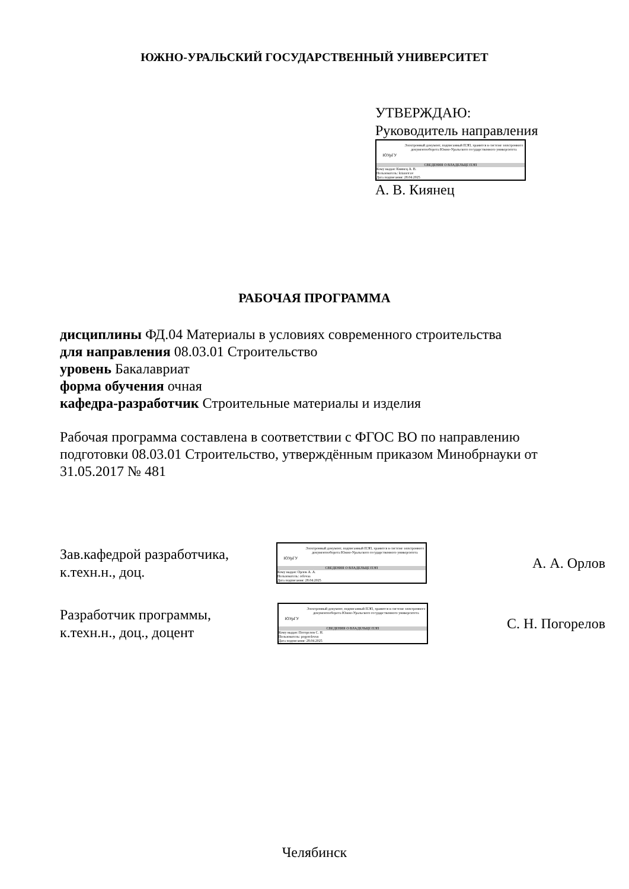ЮЖНО-УРАЛЬСКИЙ ГОСУДАРСТВЕННЫЙ УНИВЕРСИТЕТ
УТВЕРЖДАЮ:
Руководитель направления
ЮУрГУ
Электронный документ, подписанный ПЭП, хранится в системе электронного документооборота Южно-Уральского государственного университета
СВЕДЕНИЯ О ВЛАДЕЛЬЦЕ ПЭП
Кому выдан: Киянец А. В.
Пользователь: kiianetcav
Дата подписания: 28.04.2025
А. В. Киянец
РАБОЧАЯ ПРОГРАММА
дисциплины ФД.04 Материалы в условиях современного строительства
для направления 08.03.01 Строительство
уровень Бакалавриат
форма обучения очная
кафедра-разработчик Строительные материалы и изделия
Рабочая программа составлена в соответствии с ФГОС ВО по направлению подготовки 08.03.01 Строительство, утверждённым приказом Минобрнауки от 31.05.2017 № 481
Зав.кафедрой разработчика,
к.техн.н., доц.
ЮУрГУ
Электронный документ, подписанный ПЭП, хранится в системе электронного документооборота Южно-Уральского государственного университета
СВЕДЕНИЯ О ВЛАДЕЛЬЦЕ ПЭП
Кому выдан: Орлов А. А.
Пользователь: orlovaa
Дата подписания: 28.04.2025
А. А. Орлов
Разработчик программы,
к.техн.н., доц., доцент
ЮУрГУ
Электронный документ, подписанный ПЭП, хранится в системе электронного документооборота Южно-Уральского государственного университета
СВЕДЕНИЯ О ВЛАДЕЛЬЦЕ ПЭП
Кому выдан: Погорелов С. Н.
Пользователь: pogorelovsn
Дата подписания: 28.04.2025
С. Н. Погорелов
Челябинск